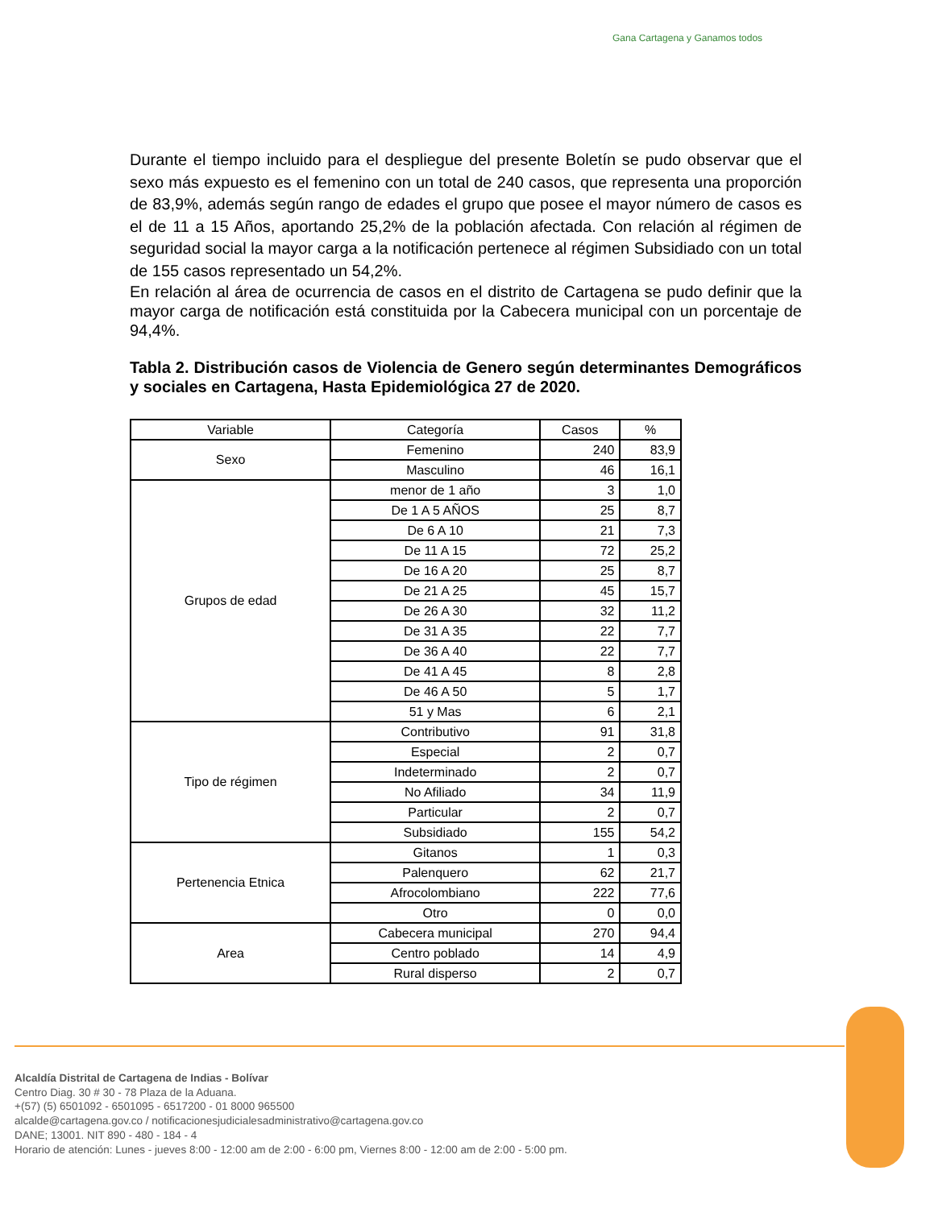Gana Cartagena y Ganamos todos
Durante el tiempo incluido para el despliegue del presente Boletín se pudo observar que el sexo más expuesto es el femenino con un total de 240 casos, que representa una proporción de 83,9%, además según rango de edades el grupo que posee el mayor número de casos es el de 11 a 15 Años, aportando 25,2% de la población afectada. Con relación al régimen de seguridad social la mayor carga a la notificación pertenece al régimen Subsidiado con un total de 155 casos representado un 54,2%.
En relación al área de ocurrencia de casos en el distrito de Cartagena se pudo definir que la mayor carga de notificación está constituida por la Cabecera municipal con un porcentaje de 94,4%.
Tabla 2. Distribución casos de Violencia de Genero según determinantes Demográficos y sociales en Cartagena, Hasta Epidemiológica 27 de 2020.
| Variable | Categoría | Casos | % |
| --- | --- | --- | --- |
| Sexo | Femenino | 240 | 83,9 |
| | Masculino | 46 | 16,1 |
| Grupos de edad | menor de 1 año | 3 | 1,0 |
| | De 1 A 5 AÑOS | 25 | 8,7 |
| | De 6 A 10 | 21 | 7,3 |
| | De 11 A 15 | 72 | 25,2 |
| | De 16 A 20 | 25 | 8,7 |
| | De 21 A 25 | 45 | 15,7 |
| | De 26 A 30 | 32 | 11,2 |
| | De 31 A 35 | 22 | 7,7 |
| | De 36 A 40 | 22 | 7,7 |
| | De 41 A 45 | 8 | 2,8 |
| | De 46 A 50 | 5 | 1,7 |
| | 51 y Mas | 6 | 2,1 |
| Tipo de régimen | Contributivo | 91 | 31,8 |
| | Especial | 2 | 0,7 |
| | Indeterminado | 2 | 0,7 |
| | No Afiliado | 34 | 11,9 |
| | Particular | 2 | 0,7 |
| | Subsidiado | 155 | 54,2 |
| Pertenencia Etnica | Gitanos | 1 | 0,3 |
| | Palenquero | 62 | 21,7 |
| | Afrocolombiano | 222 | 77,6 |
| | Otro | 0 | 0,0 |
| Area | Cabecera municipal | 270 | 94,4 |
| | Centro poblado | 14 | 4,9 |
| | Rural disperso | 2 | 0,7 |
Alcaldía Distrital de Cartagena de Indias - Bolívar
Centro Diag. 30 # 30 - 78 Plaza de la Aduana.
+(57) (5) 6501092 - 6501095 - 6517200 - 01 8000 965500
alcalde@cartagena.gov.co / notificacionesjudicialesadministrativo@cartagena.gov.co
DANE; 13001. NIT 890 - 480 - 184 - 4
Horario de atención: Lunes - jueves 8:00 - 12:00 am de 2:00 - 6:00 pm, Viernes 8:00 - 12:00 am de 2:00 - 5:00 pm.